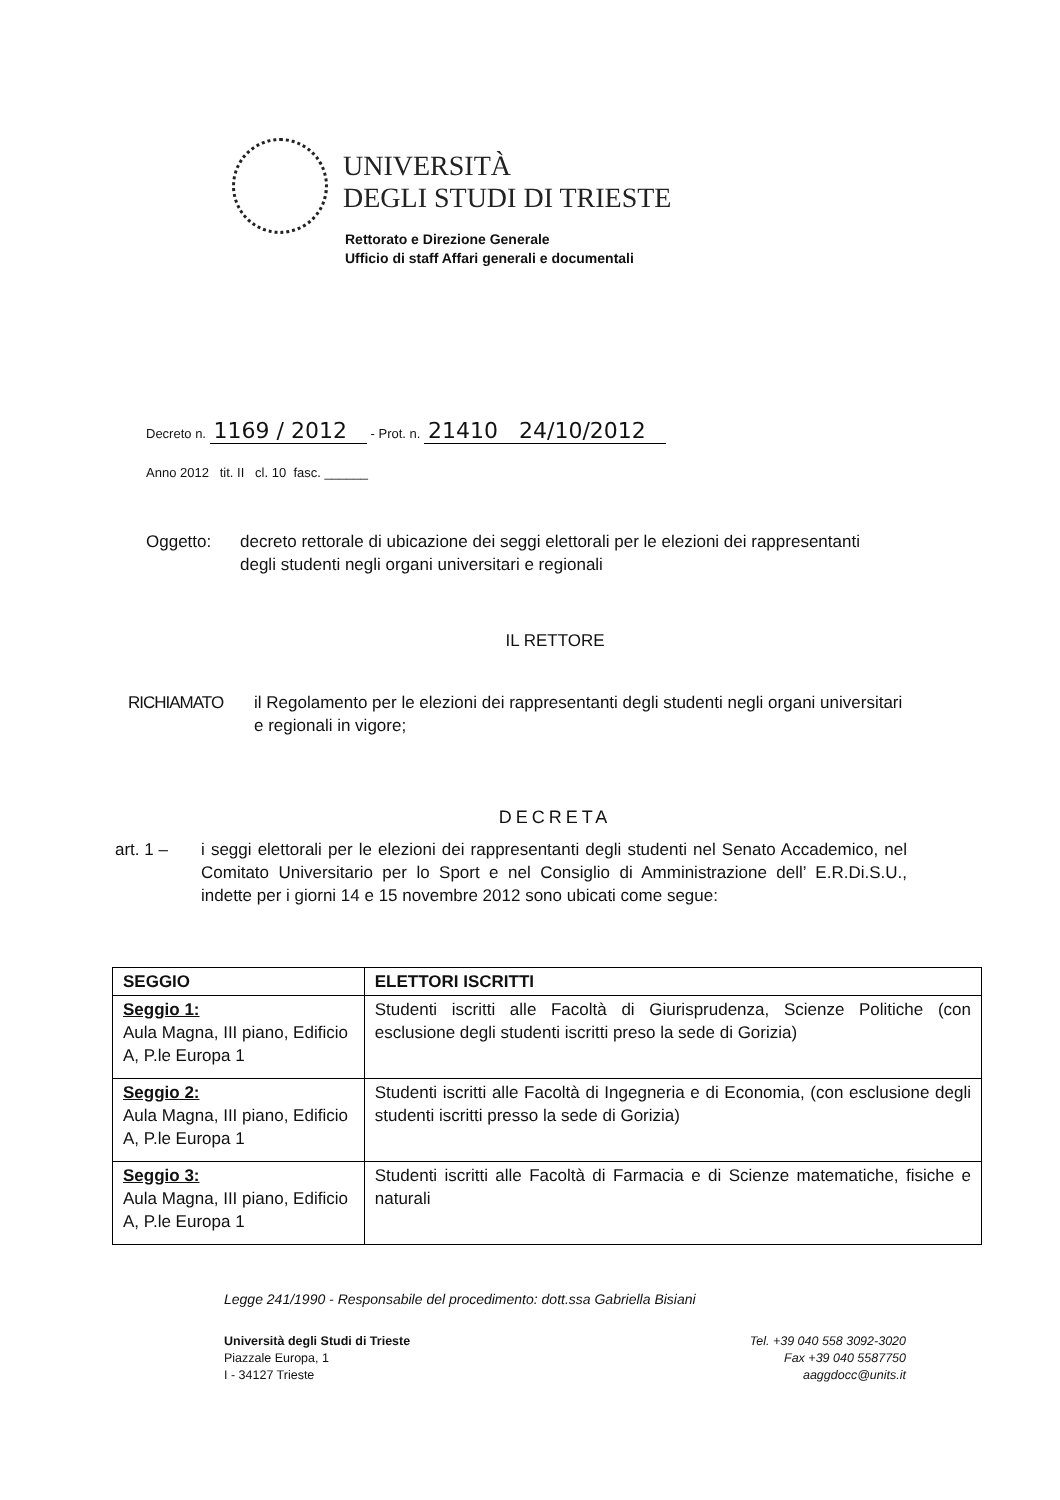UNIVERSITÀ
DEGLI STUDI DI TRIESTE
Rettorato e Direzione Generale
Ufficio di staff Affari generali e documentali
Decreto n. 1169 / 2012 - Prot. n. 21410 24/10/2012
Anno 2012 tit. II cl. 10 fasc. ______
Oggetto: decreto rettorale di ubicazione dei seggi elettorali per le elezioni dei rappresentanti degli studenti negli organi universitari e regionali
IL RETTORE
RICHIAMATO il Regolamento per le elezioni dei rappresentanti degli studenti negli organi universitari e regionali in vigore;
DECRETA
art. 1 – i seggi elettorali per le elezioni dei rappresentanti degli studenti nel Senato Accademico, nel Comitato Universitario per lo Sport e nel Consiglio di Amministrazione dell’ E.R.Di.S.U., indette per i giorni 14 e 15 novembre 2012 sono ubicati come segue:
| SEGGIO | ELETTORI ISCRITTI |
| --- | --- |
| Seggio 1: Aula Magna, III piano, Edificio A, P.le Europa 1 | Studenti iscritti alle Facoltà di Giurisprudenza, Scienze Politiche (con esclusione degli studenti iscritti preso la sede di Gorizia) |
| Seggio 2: Aula Magna, III piano, Edificio A, P.le Europa 1 | Studenti iscritti alle Facoltà di Ingegneria e di Economia, (con esclusione degli studenti iscritti presso la sede di Gorizia) |
| Seggio 3: Aula Magna, III piano, Edificio A, P.le Europa 1 | Studenti iscritti alle Facoltà di Farmacia e di Scienze matematiche, fisiche e naturali |
Legge 241/1990 - Responsabile del procedimento: dott.ssa Gabriella Bisiani
Università degli Studi di Trieste
Piazzale Europa, 1
I - 34127 Trieste
Tel. +39 040 558 3092-3020
Fax +39 040 5587750
aaggdocc@units.it